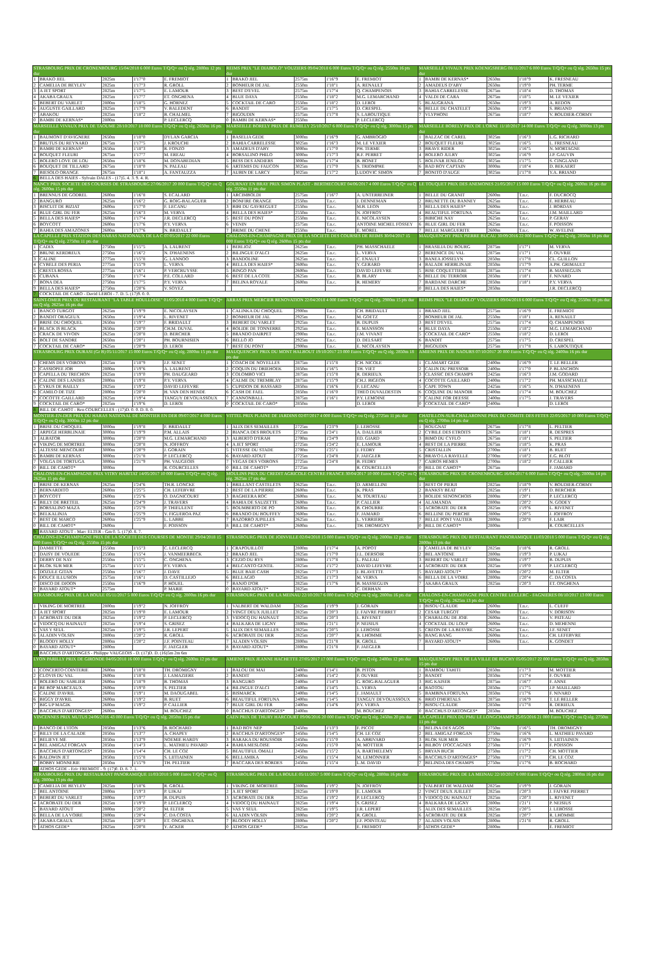| STRASBOURG PRIX DE CRONENBOURG 15/04/2018 6 000 Euros T/Q/Q+ ou Q rég. 2800m 12 pts dur | | | | | REIMS PRIX "LE DIABOLO" VOUZIERS 09/04/2018 6 000 Euros T/Q/Q+ ou Q rég. 2550m 16 pts dur | | | | | MARSEILLE VIVAUX PRIX KOENIGSBERG 08/11/2017 6 000 Euros T/Q/Q+ ou Q rég. 2650m 15 pts dur | | | | |
| 1 | BRAKO JIEL | 2825m | 1'17"0 | E. FREMIOT | 1 | BRAKO JIEL | 2575m | 1'16"9 | E. FREMIOT | 1 | BAMBI DE KERNAS* | 2650m | 1'18"9 | K. FRESNEAU |
| 2 | CAMELIA DE BEYLEV | 2825m | 1'17"3 | R. GROLL | 2 | BONHEUR DE JAL | 2550m | 1'18"1 | A. RENAULT | 2 | AMADEUS D'ABY | 2650m | 1'19"0 | PH. TERME |
| 3 | A JET SPORT | 2825m | 1'17"5 | E. LAMOUR | 3 | BEST D'EVEL | 2575m | 1'17"4 | Q. CHAMPENOIS | 3 | BAHIA CARRELESSE | 2675m | 1'18"4 | D. THOMAS |
| 4 | AKABA GRAUX | 2825m | 1'17"7 | ET. ONGHENA | 4 | BLUE DAYA | 2550m | 1'18"2 | M.G. LEMARCHAND | 4 | VALDI DE CARA | 2675m | 1'18"5 | M. LE VEXIER |
| 5 | BEBERT DU VARLET | 2800m | 1'18"5 | G. HORNEZ | 5 | COCKTAIL DE CARO | 2550m | 1'18"2 | D. LEROI | 5 | BLAUGRANA | 2650m | 1'19"3 | A. REDON |
| 6 | AUGUSTE GAILLARD | 2825m | 1'17"9 | V. BALEDENT | 6 | BANDIT | 2575m | 1'17"5 | D. CRESPEL | 6 | BELLE DU CHATELET | 2650m | 1'19"3 | S. BRIAND |
| 7 | ABAKOU | 2825m | 1'18"2 | B. CHALMEL | 7 | BIGOUDIN | 2575m | 1'17"8 | S. LABOUTIQUE | 7 | VLYPHONI | 2675m | 1'18"7 | V. BOUDIER-CORMY |
| 0 | BAMBI DE KERNAS* | 2800m | | P. LECLERCQ | 0 | BAMBI DE KERNAS* | 2550m | | P. LECLERCQ | | | | | |
| MARSEILLE VIVAUX PRIX DE TAOUME 28/10/2017 18 000 Euros T/Q/Q+ ou Q rég. 2650m 16 pts dur | | | | | MARSEILLE BORELY PRIX DE RUMILLY 25/10/2017 6 000 Euros T/Q/Q+ ou Q rég. 3000m 15 pts dur | | | | | MARSEILLE BORELY PRIX DE L'ORNE 11/10/2017 14 000 Euros T/Q/Q+ ou Q rég. 3000m 13 pts dur | | | | |
| 1 | BAUMONT D'AVIGNERE | 2650m | 1'18"0 | DYLAN GARCIA | 1 | BASELIA GEDE | 3000m | 1'16"9 | G. AMBROGIO | 1 | BALZAC DE CAREL | 3025m | 1'16"3 | L.G. RICHARD |
| 2 | BRUTUS DU REYNARD | 2675m | 1'17"5 | J. KROUCHI | 2 | BAHIA CARRELESSE | 3025m | 1'16"3 | M. LE VEXIER | 2 | BOUQUET FLEURI | 3025m | 1'16"5 | L. FRESNEAU |
| 3 | BAMBI DE KERNAS* | 2650m | 1'18"3 | R. FONZO | 3 | AMADEUS D'ABY | 3000m | 1'17"0 | PH. TERME | 3 | BRAVE RIDER | 3025m | 1'16"5 | N. MORTAGNE |
| 4 | BOUQUET FLEURI | 2675m | 1'17"7 | M. EREAU | 4 | BORSALINO PHILO | 3000m | 1'17"3 | R.F. PERRET | 4 | BOLERO JULRY | 3025m | 1'16"9 | J.P. GAUVIN |
| 5 | BOLERO LOVE DE LOU | 2650m | 1'18"6 | M. DONABEDIAN | 5 | BESS DES ANDIERS | 3000m | 1'17"4 | B. BONET | 5 | BOLIVAR JENILOU | 3025m | 1'17"5 | S. CINGLAND |
| 6 | BOUQUET DE TILLARD | 2675m | 1'18"0 | N. PALEAU | 6 | ARTEMIS DU FAUCON | 3025m | 1'17"0 | S. TRIOMPHE | 6 | BAD BOY CAPTAIN | 3000m | 1'18"4 | D. BEKAERT |
| 7 | BIESOLO ORANGE | 2675m | 1'18"1 | A. FANTAUZZA | 7 | AUBIN DE LARCY | 3025m | 1'17"2 | LUDOVIC SIMON | 7 | BONITO D'AUGE | 3025m | 1'17"8 | Y.A. BRIAND |
| 6 | BELLA DES HAIES - Sylvain DALES - (17)5. 4. 3. 9. 4. R. | | | | | | | | | | | | | |
| NANCY PRIX SOCIETE DES COURSES DE STRASBOURG 27/06/2017 20 000 Euros T/Q/Q+ ou Q rég. 2600m 15 pts dur | | | | | GOURNAY EN BRAY PRIX SIMON PLAST - BERTHECOURT 04/06/2017 4 000 Euros T/Q/Q+ ou Q rég. 2550m 11 pts dur | | | | | LE TOUQUET PRIX DES ANEMONES 21/05/2017 15 000 Euros T/Q/Q+ ou Q rég. 2600m 16 pts dur | | | | |
| 1 | BRENNUS DE GODREL | 2600m | 1'16"8 | S. ECALARD | 1 | ARCIMBOLDI | 2575m | 1'16"7 | A. UNTERREINER | 1 | BELLE DU GRANIT | 2600m | T.n.c. | F. DUCROCQ |
| 2 | BANGURO | 2625m | 1'16"2 | G. ROIG-BALAGUER | 2 | BONFIRE ORANGE | 2550m | T.n.c. | J. DENNEMAN | 2 | BRUNETTE DU BANNEY | 2625m | T.n.c. | E. HERBEAU |
| 3 | BISCUIT DE BIZIAT | 2600m | 1'17"0 | F. LECANU | 3 | BIBI DU GAVREGUET | 2550m | T.n.c. | M.B. LEON | 3 | BELLA DES HAIES* | 2600m | T.n.c. | J. BORDAS |
| 4 | BLUE GIRL DU FER | 2625m | 1'16"3 | M. VERVA | 4 | BELLA DES HAIES* | 2550m | T.n.c. | N. JOFFROY | 4 | BEAUTIFUL FORTUNA | 2625m | T.n.c. | J.M. MAILLARD |
| 5 | BELLA DES HAIES* | 2600m | 1'17"4 | J.R. DECLERCQ | 5 | BEST DU PONT | 2550m | T.n.c. | E. NICOLAYSEN | 5 | BIBICHE NAY | 2625m | T.n.c. | P. GERAY |
| 6 | BOYCOTT | 2600m | 1'17"6 | P.Y. VERVA | 6 | VENIN | 2575m | T.n.c. | ANTOINE MICHEL FOSSEY | 6 | BLUE GIRL DU FER | 2625m | T.n.c. | F. POISSON |
| 7 | BAHIA DES AMAZONES | 2600m | 1'17"6 | N. BRIDAULT | 7 | BRIME DU CHENE | 2550m | T.n.c. | E. MOREL | 7 | BELLE MARGUERITE | 2600m | T.n.c. | W. AVELINE |
| LA CAPELLE PRIX STATION DES HARAS NATIONAUX DE LA C 07/05/2017 22 000 Euros T/Q/Q+ ou Q rég. 2750m 11 pts dur | | | | | CHALONS-EN-CHAMPAGNE PRIX DE LA SOCIETE DES COURSES DE REIMS 30/04/2017 15 000 Euros T/Q/Q+ ou Q rég. 2600m 15 pts dur | | | | | MAUQUENCHY PRIX PIERRE BUCAU 30/09/2016 22 000 Euros T/Q/Q+ ou Q rég. 2850m 18 pts dur | | | | |
| 1 | CADIX | 2750m | 1'15"5 | A. LAURENT | 1 | BERLIOZ | 2625m | T.n.c. | PH. MASSCHAELE | 1 | BRASILIA DU BOURG | 2875m | 1'17"1 | M. VERVA |
| 2 | BRUNE KERDREUX | 2750m | 1'16"2 | N. D'HAENENS | 2 | BILINGUE D'ALCI | 2625m | T.n.c. | L. VERVA | 2 | BERENICE DU VAL | 2875m | 1'17"1 | F. OUVRIE |
| 3 | CALINE | 2775m | 1'15"8 | G. LANNOO | 3 | BANDOLINE | 2625m | T.n.c. | C. ENAULT | 3 | BANEA JOSSELYN | 2850m | 1'17"8 | CL. GUILLON |
| 4 | CYBELE DES PERIA | 2775m | 1'15"9 | L. VERVA | 4 | BELLA DES HAIES* | 2600m | T.n.c. | Y. GERARD | 4 | BALADE HERBLINAIE | 2850m | 1'17"9 | A.PH. GRIMAULT |
| 5 | CRESTA ROSSA | 2775m | 1'16"1 | P. VERCRUYSSE | 5 | BINGO PAN | 2600m | T.n.c. | DAVID LEFEVRE | 5 | BISE COQUETTIERE | 2875m | 1'17"4 | B. MASSEGUIN |
| 6 | CUBANA | 2750m | 1'17"4 | P.E. COLLARD | 6 | BEST DE LA COTE | 2625m | T.n.c. | B. BLARY | 6 | BELLE DU TERROIR | 2850m | 1'18"1 | F. NIVARD |
| 7 | BONA DEA | 2750m | 1'17"5 | P.Y. VERVA | 7 | BELINA ROYALE | 2600m | T.n.c. | R. HEMERY | 7 | BARDANE DARCHE | 2850m | 1'18"1 | P.Y. VERVA |
| 9 | BELLA DES HAIES* | 2750m | 1'20"6 | V. SOYEZ | | | | | | 0 | BELLA DES HAIES* | 2850m | | J.R. DECLERCQ |
| 7 | COCKTAIL DE CARO - David LEROI - 7. D. 5. (17)9. 0. 0. | | | | | | | | | | | | | |
| SAINT-OMER PRIX DU RESTAURANT "LA TABLE HOULLOISE" 01/05/2018 4 000 Euros T/Q/Q+ ou Q rég. 2625m 16 pts dur | | | | | ARRAS PRIX MERCIER RENOVATION 22/04/2018 4 000 Euros T/Q/Q+ ou Q rég. 2900m 15 pts dur | | | | | REIMS PRIX "LE DIABOLO" VOUZIERS 09/04/2018 6 000 Euros T/Q/Q+ ou Q rég. 2550m 16 pts dur | | | | |
| 1 | BANCO TURGOT | 2625m | 1'19"9 | E. NICOLAYSEN | 1 | CALINKA DU CHOQUEL | 2900m | T.n.c. | CH. BRIDAULT | 1 | BRAKO JIEL | 2575m | 1'16"9 | E. FREMIOT |
| 2 | BANDIT ORAGEUX | 2650m | 1'19"4 | L. RIVENET | 2 | BONHEUR DE JAL | 2925m | T.n.c. | M. GOETZ | 2 | BONHEUR DE JAL | 2550m | 1'18"1 | A. RENAULT |
| 3 | BRISE DU CHOQUEL | 2650m | 1'19"7 | F. BRIDAULT | 3 | BEBERT DU VARLET | 2925m | T.n.c. | B. DUPUIS | 3 | BEST D'EVEL | 2575m | 1'17"4 | Q. CHAMPENOIS |
| 4 | BLACK IS BLACK | 2650m | 1'20"0 | CH.M. DUVAL | 4 | BOLIDE DE TONNERRE | 2925m | T.n.c. | E. MANSSON | 4 | BLUE DAYA | 2550m | 1'18"2 | M.G. LEMARCHAND |
| 5 | CRACK DE VIVOIN | 2625m | 1'20"8 | D. BERCHER | 5 | BRANDO DAIRPET | 2900m | T.n.c. | J.M. VIVANT | 5 | COCKTAIL DE CARO* | 2550m | 1'18"2 | D. LEROI |
| 6 | BOLT DE SANDRE | 2650m | 1'20"1 | PH. BOURNISIEN | 6 | BELLO JO | 2925m | T.n.c. | D. DELSART | 6 | BANDIT | 2575m | 1'17"5 | D. CRESPEL |
| 7 | COCKTAIL DE CARO* | 2625m | 1'20"9 | D. LEROI | 7 | BEST DU PONT | 2900m | T.n.c. | E. NICOLAYSEN | 7 | BIGOUDIN | 2575m | 1'17"8 | S. LABOUTIQUE |
| STRASBOURG PRIX OURASI (Gr B) 05/11/2017 15 000 Euros T/Q/Q+ ou Q rég. 2800m 15 pts dur | | | | | MAUQUENCHY PRIX DU MONT HALBOUT 19/10/2017 23 000 Euros T/Q/Q+ ou Q rég. 2850m 18 pts dur | | | | | AMIENS PRIX DE NAOURS 07/10/2017 20 000 Euros T/Q/Q+ ou Q rég. 2400m 16 pts dur | | | | |
| 1 | CHEMS DES VOIRONS | 2825m | 1'18"9 | J.F. SENET | 1 | COACH DE NOYELLES | 2875m | 1'15"8 | CH. NICOLE | 1 | CLAMART GEDE | 2400m | 1'16"9 | T. LE BELLER |
| 2 | CASSIOPEE JOB | 2800m | 1'19"6 | A. LAURENT | 2 | COQUIN DU DRIEHOEK | 2850m | 1'16"5 | TH. VIET | 2 | CALIN DU PRESSOIR | 2400m | 1'17"0 | P. BLANCHON |
| 3 | CAPELLA DU TRECHON | 2825m | 1'19"0 | PH. DAUGEARD | 3 | COLOMBO VICI | 2875m | 1'15"8 | R. DERIEUX | 3 | CLASSIC DES CHAMPS | 2425m | 1'16"3 | J.M. GODARD |
| 4 | CALINE DES LANDES | 2800m | 1'19"8 | P.Y. VERVA | 4 | CALME DU TREMBLAY | 2875m | 1'15"9 | CH.J. BIGEON | 4 | COCOTTE GAILLARD | 2400m | 1'17"2 | PH. MASSCHAELE |
| 5 | CYRUS DE BAILLY | 2825m | 1'19"2 | DAVID LEFEVRE | 5 | CUPIDON DE BASSARD | 2850m | 1'16"6 | F. LECANU | 5 | CAPE TOWN | 2425m | 1'16"5 | N. D'HAENENS |
| 6 | CAMILO DE TIZE | 2800m | 1'20"0 | H. VAN DEN HENDE | 6 | CASH DE FAEL | 2850m | 1'16"0 | THEO DUVALDESTIN | 6 | COQUINE DU MANOIR | 2400m | 1'17"4 | M. BOUCHEZ |
| 7 | COCOTTE GAILLARD | 2825m | 1'19"4 | TANGUY DEVOUASSOUX | 7 | CANNONBALL | 2875m | 1'16"1 | P.Y. LEMOINE | 7 | CALINE FOR DEESSE | 2400m | 1'17"5 | J. TRAVERS |
| 9 | COCKTAIL DE CARO* | 2825m | 1'19"6 | D. LEROI | 0 | COCKTAIL DE CARO* | 2850m | | D. LEROI | 0 | COCKTAIL DE CARO* | 2400m | | D. LEROI |
| 8 | BILL DE CAHOT - Ren COURCELLES - (17)D. 0. 0. D. 8. 0. | | | | | | | | | | | | | |
| MONTIER-EN-DER PRIX DU HARAS NATIONAL DE MONTIER EN DER 09/07/2017 4 000 Euros T/Q/Q+ ou Q rég. 3000m 12 pts dur | | | | | VITTEL PRIX PLAINE DE JARDINS 02/07/2017 4 000 Euros T/Q/Q+ ou Q rég. 2725m 11 pts dur | | | | | CHATILLON-SUR-CHALARONNE PRIX DU COMITE DES FETES 22/05/2017 10 000 Euros T/Q/Q+ ou Q rég. 2700m 14 pts dur | | | | |
| 1 | BRISE DU CHOQUEL | 3000m | 1'19"8 | F. BRIDAULT | 1 | ALIX DES SEMAILLES | 2725m | 1'23"9 | J. LEBOSSE | 1 | BOUGNAT | 2675m | 1'17"8 | L. PELTIER |
| 2 | ARPEGE HERBLINAIE | 3000m | 1'19"9 | P.M. ALLAIS | 2 | BIANCA DES BROUETS | 2725m | 1'24"1 | A. DAULIER | 2 | CYBILE DES ETROITS | 2675m | 1'18"1 | R. DESPRES |
| 3 | ALBATOR | 3000m | 1'20"0 | M.G. LEMARCHAND | 3 | ALBERTO D'ERAH | 2700m | 1'24"9 | ED. GIARD | 3 | BIMO DU CYFLO | 2675m | 1'18"1 | S. PELTIER |
| 4 | VIKING DE MORTREE | 3000m | 1'20"8 | N. JOFFROY | 4 | A JET SPORT | 2725m | 1'24"2 | E. LAMOUR | 4 | BEST DE LA PIERRE | 2675m | 1'18"5 | K. PRAS |
| 5 | ALTESSE MENCOURT | 3000m | 1'20"9 | J. GORAIN | 5 | VITESSE DU STADE | 2700m | 1'25"1 | J. FEDRY | 5 | CRISTALLIN | 2700m | 1'18"1 | B. RUET |
| 6 | BAMBI DE KERNAS | 3000m | 1'21"8 | P. LECLERCQ | 6 | BAYARD ATOUT | 2725m | 1'24"8 | F. JAEGLER | 6 | BRAVO LA RAVELLE | 2700m | 1'18"2 | E.G. BLOT |
| 7 | VOLGA DE TORTUGA | 3000m | 1'21"9 | PH. VAUGEOIS | 7 | VEGAS DES VOIRONS | 2725m | 1'24"8 | B. FEDRY | 7 | CAIROS HEMES | 2700m | 1'18"2 | P. CALLIER |
| 0 | BILL DE CAHOT* | 3000m | | R. COURCELLES | 0 | BILL DE CAHOT* | 2725m | | R. COURCELLES | 0 | BILL DE CAHOT* | 2675m | | F. JAMARD |
| CHALONS-EN-CHAMPAGNE PRIX VITRY HABITAT 14/05/2017 10 000 Euros T/Q/Q+ ou Q rég. 2625m 15 pts dur | | | | | MOULINS PRIX DU CREDIT AGRICOLE CENTRE FRANCE 30/04/2017 10 000 Euros T/Q/Q+ ou Q rég. 2625m 17 pts dur | | | | | STRASBOURG PRIX DE CRONENBOURG 16/04/2017 6 000 Euros T/Q/Q+ ou Q rég. 2800m 14 pts dur | | | | |
| 1 | BRISE DE KERNAS | 2625m | 1'24"6 | TH.R. LONCKE | 1 | BRILLANT CASTELETS | 2625m | T.n.c. | D. ARMELLINI | 1 | BEST OF PIERJI | 2825m | 1'18"9 | V. BOUDIER-CORMY |
| 2 | BERNARDITO | 2600m | 1'25"5 | CH. LEFEBVRE | 2 | BEST DE LA PIERRE | 2600m | T.n.c. | K. PRAS | 2 | BANKSY BEAT | 2825m | 1'19"1 | D. BERCHER |
| 3 | BOYCOTT | 2600m | 1'25"6 | O. DAGNICOURT | 3 | BAGHEERA ROC | 2600m | T.n.c. | M. TOURTEAU | 3 | BOLIDE SENONCHOIS | 2800m | 1'20"1 | P. LECLERCQ |
| 4 | BILLY DE BRETEIL | 2625m | 1'24"9 | J. TRAVERS | 4 | BAHIA DE SAUZETTE | 2600m | T.n.c. | P. CALLIER | 4 | ALAMANDA | 2800m | 1'20"2 | N. GODEY |
| 5 | BORSALINO MAZA | 2600m | 1'25"9 | P. THIEULENT | 5 | BOUMBERTO DE PO | 2600m | T.n.c. | B. CHOURRE | 5 | ACROBATE DU DER | 2825m | 1'19"6 | L. RIVENET |
| 6 | BELKALINJA | 2600m | 1'25"9 | V. FIGUEROA PAZ | 6 | BRANDO DU BOUFFEY | 2600m | T.n.c. | F. JAMARD | 6 | BELLINE DU PERCHE | 2800m | 1'20"5 | J. JOFFROY |
| 7 | BEST DE MARCO | 2600m | 1'25"9 | L. LABBE | 7 | BAZORRO JUPILLES | 2625m | T.n.c. | L. VERRIERE | 7 | BELLE PONT VAUTIER | 2800m | 1'20"8 | F. LAIR |
| 0 | BILL DE CAHOT* | 2600m | | F. POISSON | 8 | BILL DE CAHOT* | 2600m | T.n.c. | TH. DROMIGNY | 0 | BILL DE CAHOT* | 2800m | | R. COURCELLES |
| 9 | BAYARD ATOUT - Marc ELTER - Gm 0. 5. (17)0. 8. 7. | | | | | | | | | | | | | |
| CHALONS-EN-CHAMPAGNE PRIX DE LA SOCIETE DES COURSES DE MONTIE 29/04/2018 15 000 Euros T/Q/Q+ ou Q rég. 2550m 15 pts dur | | | | | STRASBOURG PRIX DE JOINVILLE 02/04/2018 15 000 Euros T/Q/Q+ ou Q rég. 2800m 12 pts dur | | | | | STRASBOURG PRIX DU RESTAURANT PANORAMIQUE 11/03/2018 5 000 Euros T/Q/Q+ ou Q rég. 2800m 13 pts dur | | | | |
| 1 | DAMIETTE | 2550m | 1'15"3 | C. LECLERCQ | 1 | CRAPOUILLOT | 2800m | 1'17"4 | A. POPOT | 1 | CAMELIA DE BEYLEV | 2825m | 1'18"6 | R. GROLL |
| 2 | DAISY DE VOUEDE | 2550m | 1'15"4 | J. VANMEERBECK | 2 | BRAKO JIEL | 2825m | 1'17"0 | J.L. DERSOIR | 2 | BEL ANTOINE | 2800m | 1'19"3 | P. UJKAJ |
| 3 | DERBY DE NAY | 2550m | 1'15"5 | C. ONGHENA | 3 | CEZIO DU RYS | 2800m | 1'17"8 | L. PALEAU | 3 | BEBERT DU VARLET | 2800m | 1'19"7 | B. DUPUIS |
| 4 | BLOK SUR MER | 2575m | 1'15"1 | P.Y. VERVA | 4 | BELCANTO GENTIL | 2825m | 1'17"2 | DAVID LEFEVRE | 4 | ACROBATE DU DER | 2825m | 1'19"0 | P. LECLERCQ |
| 5 | DOZULE GITAN | 2550m | 1'16"7 | J. DAVE | 5 | BLUE BAIE CASH | 2825m | 1'17"3 | J. BLAVETTE | 5 | BAYARD ATOUT* | 2800m | 1'20"2 | M. ELTER |
| 6 | DOUCE ILLUSION | 2575m | 1'16"1 | D. CASTILLEJO | 6 | BELLAGIO | 2825m | 1'17"3 | M. VERVA | 6 | BELLA DE LA VOIRE | 2800m | 1'20"4 | C. DA COSTA |
| 7 | DISCO DE DJOON | 2550m | 1'16"9 | P. HOUEL | 7 | BANJO D'OR | 2825m | 1'17"6 | B. MASSEGUIN | 7 | AKABA GRAUX | 2825m | 1'20"3 | ET. ONGHENA |
| 0 | BAYARD ATOUT* | 2575m | | P. MARIE | 0 | BAYARD ATOUT* | 2825m | | C. DERHAN | | | | | |
| STRASBOURG PRIX DE LA BOULE 05/11/2017 5 000 Euros T/Q/Q+ ou Q rég. 2800m 16 pts dur | | | | | STRASBOURG PRIX DE LA MEINAU 22/10/2017 6 000 Euros T/Q/Q+ ou Q rég. 2800m 16 pts dur | | | | | CHALONS-EN-CHAMPAGNE PRIX CENTRE LECLERC - FAGNIERES 08/10/2017 13 000 Euros T/Q/Q+ ou Q rég. 2625m 13 pts dur | | | | |
| 1 | VIKING DE MORTREE | 2800m | 1'19"2 | N. JOFFROY | 1 | VALBERT DE WALDAM | 2825m | 1'19"9 | J. GORAIN | 1 | BISOU CLAUDE | 2600m | T.n.c. | L. CUEFF |
| 2 | A JET SPORT | 2825m | 1'19"0 | E. LAMOUR | 2 | VINGT DEUX JUILLET | 2825m | 1'20"3 | J. FAIVRE PIERRET | 2 | CESAR TURGOT | 2600m | T.n.c. | V. DORISON |
| 3 | ACROBATE DU DER | 2825m | 1'19"2 | P. LECLERCQ | 3 | VIDOCQ DU HAINAUT | 2825m | 1'20"3 | L. RIVENET | 3 | CHABALOU DE JOIE | 2600m | T.n.c. | V. PATEAU |
| 4 | VIDOCQ DU HAINAUT | 2825m | 1'19"4 | S. GRISEZ | 4 | BALKARA DE LIGNY | 2800m | 1'21"1 | P. NEISIUS | 4 | COCKTAIL DU LOUP | 2600m | T.n.c. | D. MEHENNI |
| 5 | VAS Y SEUL | 2825m | 1'19"5 | J.R. LEPERT | 5 | ALIX DES SEMAILLES | 2825m | 1'20"5 | J. LEBOSSE | 5 | CREON DE LA BESVRE | 2625m | T.n.c. | J.F. SENET |
| 6 | ALADIN VOLSIN | 2800m | 1'20"2 | R. GROLL | 6 | ACROBATE DU DER | 2825m | 1'20"7 | R. LHOMME | 6 | BANG BANG | 2600m | T.n.c. | CH. LEFEBVRE |
| 7 | BLOODY HOLLY | 2800m | 1'20"2 | J.F. POINTEAU | 7 | ALADIN VOLSIN | 2800m | 1'21"8 | R. GROLL | 7 | BAYARD ATOUT* | 2600m | T.n.c. | K. GONDET |
| 0 | BAYARD ATOUT* | 2800m | | F. JAEGLER | 8 | BAYARD ATOUT* | 2800m | 1'21"8 | F. JAEGLER | | | | | |
| 10 | BACCHUS D'ARTONGES - Philippe VAUGEOIS - D. (17)D. D. (16)5m 2m 6m | | | | | | | | | | | | | |
| LYON PARILLY PRIX DE GIRONDE 04/05/2018 16 000 Euros T/Q/Q+ ou Q rég. 2600m 12 pts dur | | | | | AMIENS PRIX JEANNE HACHETTE 27/05/2017 17 000 Euros T/Q/Q+ ou Q rég. 2400m 12 pts dur | | | | | MAUQUENCHY PRIX DE LA VILLE DE BUCHY 05/05/2017 22 000 Euros T/Q/Q+ ou Q rég. 2850m 15 pts dur | | | | |
| 1 | CONCERTO COINTERIE | 2600m | 1'18"8 | TH. DROMIGNY | 1 | BALOU DE MAI | 2400m | 1'14"1 | B. PITON | 1 | BAMBOU TAHITI | 2850m | 1'17"3 | M. MOTTIER |
| 2 | CLOVIS DU VAL | 2600m | 1'18"8 | J. LAMAZIERE | 2 | BANDIT | 2400m | 1'14"2 | F. OUVRIE | 2 | BANDIT | 2850m | 1'17"4 | F. OUVRIE |
| 3 | BOLERO DU SABLIER | 2600m | 1'18"9 | B. THOMAS | 3 | BANGURO | 2400m | 1'14"3 | G. ROIG-BALAGUER | 3 | BIG KAISER | 2875m | 1'16"7 | F. ANNE |
| 4 | BE BOP MARCEAUX | 2600m | 1'19"0 | S. PELTIER | 4 | BILINGUE D'ALCI | 2400m | 1'14"5 | L. VERVA | 4 | BAOTOU | 2850m | 1'17"5 | J.P. MAILLARD |
| 5 | CALINE D'AVRIL | 2600m | 1'19"1 | M. DAOUGABEL | 5 | BISMARCK | 2400m | 1'14"5 | J. JAMAULT | 5 | BAMBINA FORTUNA | 2850m | 1'17"6 | F. NIVARD |
| 6 | BIGGY D'AVRIL | 2600m | 1'19"2 | B. RUET | 6 | BEAUTIFUL FORTUNA | 2400m | 1'14"5 | TANGUY DEVOUASSOUX | 6 | BRIO D'HERTALS | 2875m | 1'16"9 | T. LE BELLER |
| 7 | BIG UP MAGIK | 2600m | 1'19"2 | P. CALLIER | 7 | BLUE GIRL DU FER | 2400m | 1'14"6 | P.Y. VERVA | 7 | BISOU CLAUDE | 2850m | 1'17"8 | R. DERIEUX |
| 0 | BACCHUS D'ARTONGES* | 2600m | | M. BOUCHEZ | 0 | BACCHUS D'ARTONGES* | 2400m | | M. BOUCHEZ | 0 | BACCHUS D'ARTONGES* | 2850m | | M. BOUCHEZ |
| VINCENNES PRIX MUTUS 24/06/2016 43 000 Euros T/Q/Q+ ou Q rég. 2850m 15 pts dur | | | | | CAEN PRIX DE THURY HARCOURT 09/06/2016 20 000 Euros T/Q/Q+ ou Q rég. 2450m 20 pts dur | | | | | LA CAPELLE PRIX DU PMU LE LONGCHAMPS 25/05/2016 21 000 Euros T/Q/Q+ ou Q rég. 2750m 11 pts dur | | | | |
| 1 | BANCO DE L'ITON | 2850m | 1'13"6 | B. ROCHARD | 1 | BAD BOY NEP | 2450m | 1'13"3 | F. PICOT | 1 | BELINA DES AGOS | 2750m | 1'16"5 | TH. DROMIGNY |
| 2 | BILLY DE LA CALADE | 2850m | 1'13"7 | A. CHAPEY | 2 | BACCHUS D'ARTONGES* | 2450m | 1'14"5 | CH. LE COZ | 2 | BEL AMIGAZ FORGAN | 2750m | 1'16"6 | L. MATHIEU PAVARD |
| 3 | BELIEVE ME | 2850m | 1'13"9 | NOEMIE HARDY | 3 | BARAKA DU ROUSSOIR | 2450m | 1'15"0 | A. ABRIVARD | 3 | BLOK SUR MER | 2750m | 1'16"9 | S. LIITIAINEN |
| 4 | BEL AMIGAZ FORGAN | 2850m | 1'14"3 | L. MATHIEU PAVARD | 4 | BAHIA MESLOISE | 2450m | 1'15"0 | M. MOTTIER | 4 | BILBOY D'OCCAGNES | 2750m | 1'17"1 | F. POISSON |
| 5 | BACCHUS D'ARTONGES* | 2850m | 1'14"4 | CH. LE COZ | 5 | BEAUTIFUL OMALI | 2450m | 1'15"2 | A. BARTHELEMY | 5 | BRYAN BUCH | 2750m | 1'17"2 | CH. MOTTIER |
| 6 | BALDWIN JET | 2850m | 1'15"8 | S. LIITIAINEN | 6 | BELLAMIKA | 2450m | 1'15"4 | M. LEMONNIER | 6 | BACCHUS D'ARTONGES* | 2750m | 1'17"3 | CH. LE COZ |
| 7 | BOBBY MONNERIE | 2850m | 1'15"9 | TH. PELTIER | 7 | BACCARA DES BORDES | 2450m | 1'15"4 | L.M. DAVID | 7 | BELINDA DES CHAMPS | 2750m | 1'17"6 | B. ROCHARD |
| 11 | ATHOS GEDE - Eric FREMIOT - 9. (17)0. D. 8. 7. 1. | | | | | | | | | | | | | |
| STRASBOURG PRIX DU RESTAURANT PANORAMIQUE 11/03/2018 5 000 Euros T/Q/Q+ ou Q rég. 2800m 13 pts dur | | | | | STRASBOURG PRIX DE LA BOULE 05/11/2017 5 000 Euros T/Q/Q+ ou Q rég. 2800m 16 pts dur | | | | | STRASBOURG PRIX DE LA MEINAU 22/10/2017 6 000 Euros T/Q/Q+ ou Q rég. 2800m 16 pts dur | | | | |
| 1 | CAMELIA DE BEYLEV | 2825m | 1'18"6 | R. GROLL | 1 | VIKING DE MORTREE | 2800m | 1'19"2 | N. JOFFROY | 1 | VALBERT DE WALDAM | 2825m | 1'19"9 | J. GORAIN |
| 2 | BEL ANTOINE | 2800m | 1'19"3 | P. UJKAJ | 2 | A JET SPORT | 2825m | 1'19"0 | E. LAMOUR | 2 | VINGT DEUX JUILLET | 2825m | 1'20"3 | J. FAIVRE PIERRET |
| 3 | BEBERT DU VARLET | 2800m | 1'19"7 | B. DUPUIS | 3 | ACROBATE DU DER | 2825m | 1'19"2 | P. LECLERCQ | 3 | VIDOCQ DU HAINAUT | 2825m | 1'20"3 | L. RIVENET |
| 4 | ACROBATE DU DER | 2825m | 1'19"0 | P. LECLERCQ | 4 | VIDOCQ DU HAINAUT | 2825m | 1'19"4 | S. GRISEZ | 4 | BALKARA DE LIGNY | 2800m | 1'21"1 | P. NEISIUS |
| 5 | BAYARD ATOUT | 2800m | 1'20"2 | M. ELTER | 5 | VAS Y SEUL | 2825m | 1'19"5 | J.R. LEPERT | 5 | ALIX DES SEMAILLES | 2825m | 1'20"5 | J. LEBOSSE |
| 6 | BELLA DE LA VOIRE | 2800m | 1'20"4 | C. DA COSTA | 6 | ALADIN VOLSIN | 2800m | 1'20"2 | R. GROLL | 6 | ACROBATE DU DER | 2825m | 1'20"7 | R. LHOMME |
| 7 | AKABA GRAUX | 2825m | 1'20"3 | ET. ONGHENA | 7 | BLOODY HOLLY | 2800m | 1'20"2 | J.F. POINTEAU | 7 | ALADIN VOLSIN | 2800m | 1'21"8 | R. GROLL |
| 9 | ATHOS GEDE* | 2825m | 1'20"8 | Y. ACKER | 0 | ATHOS GEDE* | 2825m | | E. FREMIOT | 0 | ATHOS GEDE* | 2800m | | E. FREMIOT |